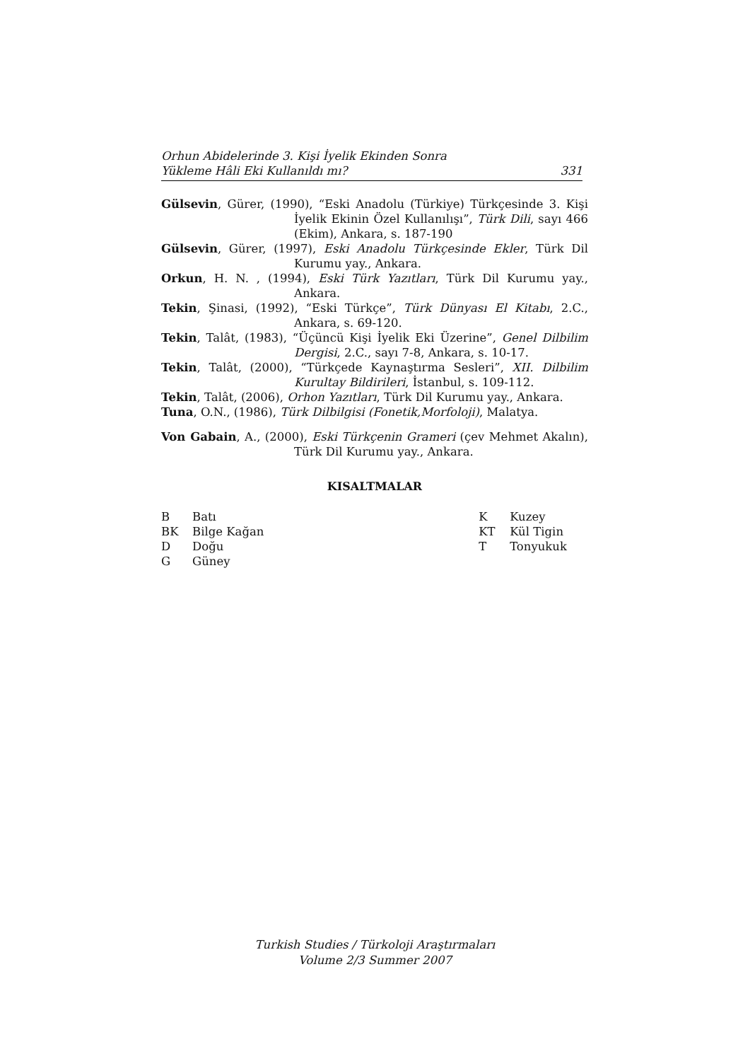Orhun Abidelerinde 3. Kişi İyelik Ekinden Sonra
Yükleme Hâli Eki Kullanıldı mı? 331
Gülsevin, Gürer, (1990), “Eski Anadolu (Türkiye) Türkçesinde 3. Kişi İyelik Ekinin Özel Kullanılışı”, Türk Dili, sayı 466 (Ekim), Ankara, s. 187-190
Gülsevin, Gürer, (1997), Eski Anadolu Türkçesinde Ekler, Türk Dil Kurumu yay., Ankara.
Orkun, H. N. , (1994), Eski Türk Yazıtları, Türk Dil Kurumu yay., Ankara.
Tekin, Şinasi, (1992), “Eski Türkçe”, Türk Dünyası El Kitabı, 2.C., Ankara, s. 69-120.
Tekin, Talât, (1983), “Üçüncü Kişi İyelik Eki Üzerine”, Genel Dilbilim Dergisi, 2.C., sayı 7-8, Ankara, s. 10-17.
Tekin, Talât, (2000), “Türkçede Kaynaştırma Sesleri”, XII. Dilbilim Kurultay Bildirileri, İstanbul, s. 109-112.
Tekin, Talât, (2006), Orhon Yazıtları, Türk Dil Kurumu yay., Ankara.
Tuna, O.N., (1986), Türk Dilbilgisi (Fonetik,Morfoloji), Malatya.
Von Gabain, A., (2000), Eski Türkçenin Grameri (çev Mehmet Akalın), Türk Dil Kurumu yay., Ankara.
KISALTMALAR
B Batı
BK Bilge Kağan
D Doğu
G Güney
K Kuzey
KT Kül Tigin
T Tonyukuk
Turkish Studies / Türkoloji Araştırmaları
Volume 2/3 Summer 2007